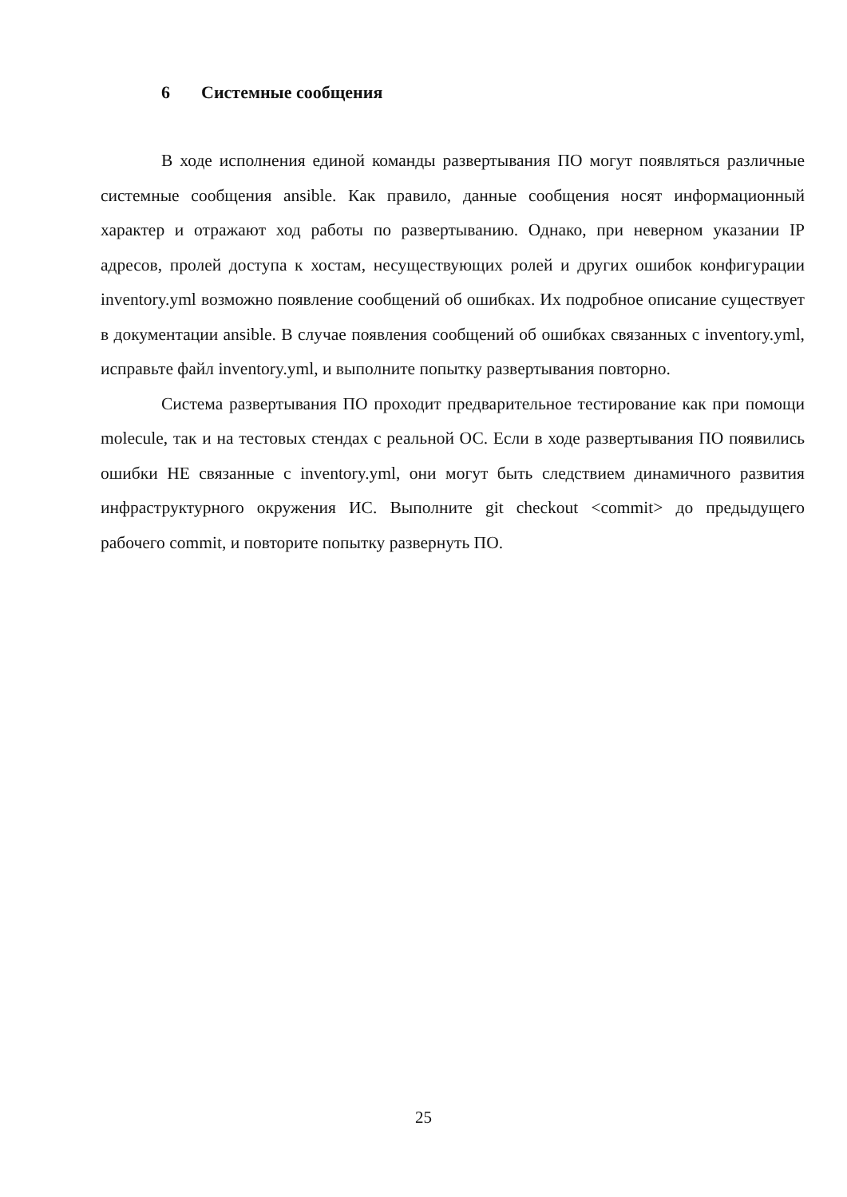6 Системные сообщения
В ходе исполнения единой команды развертывания ПО могут появляться различные системные сообщения ansible. Как правило, данные сообщения носят информационный характер и отражают ход работы по развертыванию. Однако, при неверном указании IP адресов, пролей доступа к хостам, несуществующих ролей и других ошибок конфигурации inventory.yml возможно появление сообщений об ошибках. Их подробное описание существует в документации ansible. В случае появления сообщений об ошибках связанных с inventory.yml, исправьте файл inventory.yml, и выполните попытку развертывания повторно.
Система развертывания ПО проходит предварительное тестирование как при помощи molecule, так и на тестовых стендах с реальной ОС. Если в ходе развертывания ПО появились ошибки НЕ связанные с inventory.yml, они могут быть следствием динамичного развития инфраструктурного окружения ИС. Выполните git checkout <commit> до предыдущего рабочего commit, и повторите попытку развернуть ПО.
25